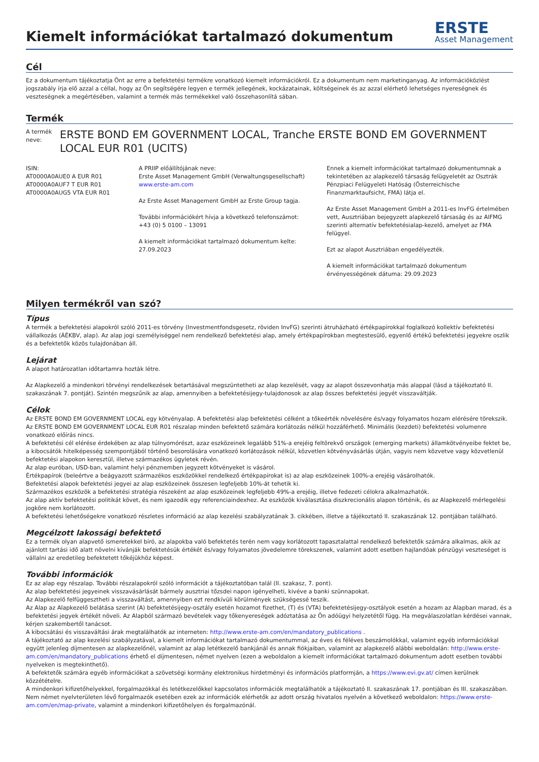Kiemelt információkat tartalmazó dokumentum
ERSTE
Asset Management
Cél
Ez a dokumentum tájékoztatja Önt az erre a befektetési termékre vonatkozó kiemelt információkról. Ez a dokumentum nem marketinganyag. Az információközlést jogszabály írja elő azzal a céllal, hogy az Ön segítségére legyen e termék jellegének, kockázatainak, költségeinek és az azzal elérhető lehetséges nyereségnek és veszteségnek a megértésében, valamint a termék más termékekkel való összehasonlítá sában.
Termék
A termék neve:
ERSTE BOND EM GOVERNMENT LOCAL, Tranche ERSTE BOND EM GOVERNMENT LOCAL EUR R01 (UCITS)
ISIN:
AT0000A0AUE0 A EUR R01
AT0000A0AUF7 T EUR R01
AT0000A0AUG5 VTA EUR R01
A PRIIP előállítójának neve:
Erste Asset Management GmbH (Verwaltungsgesellschaft)
www.erste-am.com
Az Erste Asset Management GmbH az Erste Group tagja.
További információkért hívja a következő telefonszámot:
+43 (0) 5 0100 – 13091
A kiemelt információkat tartalmazó dokumentum kelte:
27.09.2023
Ennek a kiemelt információkat tartalmazó dokumentumnak a tekintetében az alapkezelő társaság felügyeletét az Osztrák Pénzpiaci Felügyeleti Hatóság (Österreichische Finanzmarktaufsicht, FMA) látja el.
Az Erste Asset Management GmbH a 2011-es InvFG értelmében vett, Ausztriában bejegyzett alapkezelő társaság és az AIFMG szerinti alternatív befektetésialap-kezelő, amelyet az FMA felügyel.
Ezt az alapot Ausztriában engedélyezték.
A kiemelt információkat tartalmazó dokumentum érvényességének dátuma: 29.09.2023
Milyen termékről van szó?
Típus
A termék a befektetési alapokról szóló 2011-es törvény (Investmentfondsgesetz, röviden InvFG) szerinti átruházható értékpapírokkal foglalkozó kollektív befektetési vállalkozás (ÁÉKBV, alap). Az alap jogi személyiséggel nem rendelkező befektetési alap, amely értékpapírokban megtestesülő, egyenlő értékű befektetési jegyekre oszlik és a befektetők közös tulajdonában áll.
Lejárat
A alapot határozatlan időtartamra hozták létre.
Az Alapkezelő a mindenkori törvényi rendelkezések betartásával megszüntetheti az alap kezelését, vagy az alapot összevonhatja más alappal (lásd a tájékoztató II. szakaszának 7. pontját). Szintén megszűnik az alap, amennyiben a befektetésijegy-tulajdonosok az alap összes befektetési jegyét visszaváltják.
Célok
Az ERSTE BOND EM GOVERNMENT LOCAL egy kötvényalap. A befektetési alap befektetési célként a tőkeérték növelésére és/vagy folyamatos hozam elérésére törekszik.
Az ERSTE BOND EM GOVERNMENT LOCAL EUR R01 részalap minden befektető számára korlátozás nélkül hozzáférhető. Minimális (kezdeti) befektetési volumenre vonatkozó előírás nincs.
A befektetési cél elérése érdekében az alap túlnyomórészt, azaz eszközeinek legalább 51%-a erejéig feltörekvő országok (emerging markets) államkötvényeibe fektet be, a kibocsátók hitelképesség szempontjából történő besorolására vonatkozó korlátozások nélkül, közvetlen kötvényvásárlás útján, vagyis nem közvetve vagy közvetlenül befektetési alapokon keresztül, illetve származékos ügyletek révén.
Az alap euróban, USD-ban, valamint helyi pénznemben jegyzett kötvényeket is vásárol.
Értékpapírok (beleértve a beágyazott származékos eszközökkel rendelkező értékpapírokat is) az alap eszközeinek 100%-a erejéig vásárolhatók.
Befektetési alapok befektetési jegyei az alap eszközeinek összesen legfeljebb 10%-át tehetik ki.
Származékos eszközök a befektetési stratégia részeként az alap eszközeinek legfeljebb 49%-a erejéig, illetve fedezeti célokra alkalmazhatók.
Az alap aktív befektetési politikát követ, és nem igazodik egy referenciaindexhez. Az eszközök kiválasztása diszkrecionális alapon történik, és az Alapkezelő mérlegelési jogköre nem korlátozott.
A befektetési lehetőségekre vonatkozó részletes információ az alap kezelési szabályzatának 3. cikkében, illetve a tájékoztató II. szakaszának 12. pontjában található.
Megcélzott lakossági befektető
Ez a termék olyan alapvető ismeretekkel bíró, az alapokba való befektetés terén nem vagy korlátozott tapasztalattal rendelkező befektetők számára alkalmas, akik az ajánlott tartási idő alatt növelni kívánják befektetésük értékét és/vagy folyamatos jövedelemre törekszenek, valamint adott esetben hajlandóak pénzügyi veszteséget is vállalni az eredetileg befektetett tőkéjükhöz képest.
További információk
Ez az alap egy részalap. További részalapokról szóló információt a tájékoztatóban talál (II. szakasz, 7. pont).
Az alap befektetési jegyeinek visszavásárlását bármely ausztriai tőzsdei napon igényelheti, kivéve a banki szünnapokat.
Az Alapkezelő felfüggesztheti a visszaváltást, amennyiben ezt rendkívüli körülmények szükségessé teszik.
Az Alap az Alapkezelő belátása szerint (A) befektetésijegy-osztály esetén hozamot fizethet, (T) és (VTA) befektetésijegy-osztályok esetén a hozam az Alapban marad, és a befektetési jegyek értékét növeli. Az Alapból származó bevételek vagy tőkenyereségek adóztatása az Ön adóügyi helyzetétől függ. Ha megválaszolatlan kérdései vannak, kérjen szakembertől tanácsot.
A kibocsátási és visszaváltási árak megtalálhatók az interneten: http://www.erste-am.com/en/mandatory_publications .
A tájékoztató az alap kezelési szabályzatával, a kiemelt információkat tartalmazó dokumentummal, az éves és féléves beszámolókkal, valamint egyéb információkkal együtt jelenleg díjmentesen az alapkezelőnél, valamint az alap letétkezelő bankjánál és annak fiókjaiban, valamint az alapkezelő alábbi weboldalán: http://www.erste-am.com/en/mandatory_publications érhető el díjmentesen, német nyelven (ezen a weboldalon a kiemelt információkat tartalmazó dokumentum adott esetben további nyelveken is megtekinthető).
A befektetők számára egyéb információkat a szövetségi kormány elektronikus hirdetményi és információs platformján, a https://www.evi.gv.at/ címen kerülnek közzétételre.
A mindenkori kifizetőhelyekkel, forgalmazókkal és letétkezelőkkel kapcsolatos információk megtalálhatók a tájékoztató II. szakaszának 17. pontjában és III. szakaszában. Nem német nyelvterületen lévő forgalmazók esetében ezek az információk elérhetők az adott ország hivatalos nyelvén a következő weboldalon: https://www.erste-am.com/en/map-private, valamint a mindenkori kifizetőhelyen és forgalmazónál.